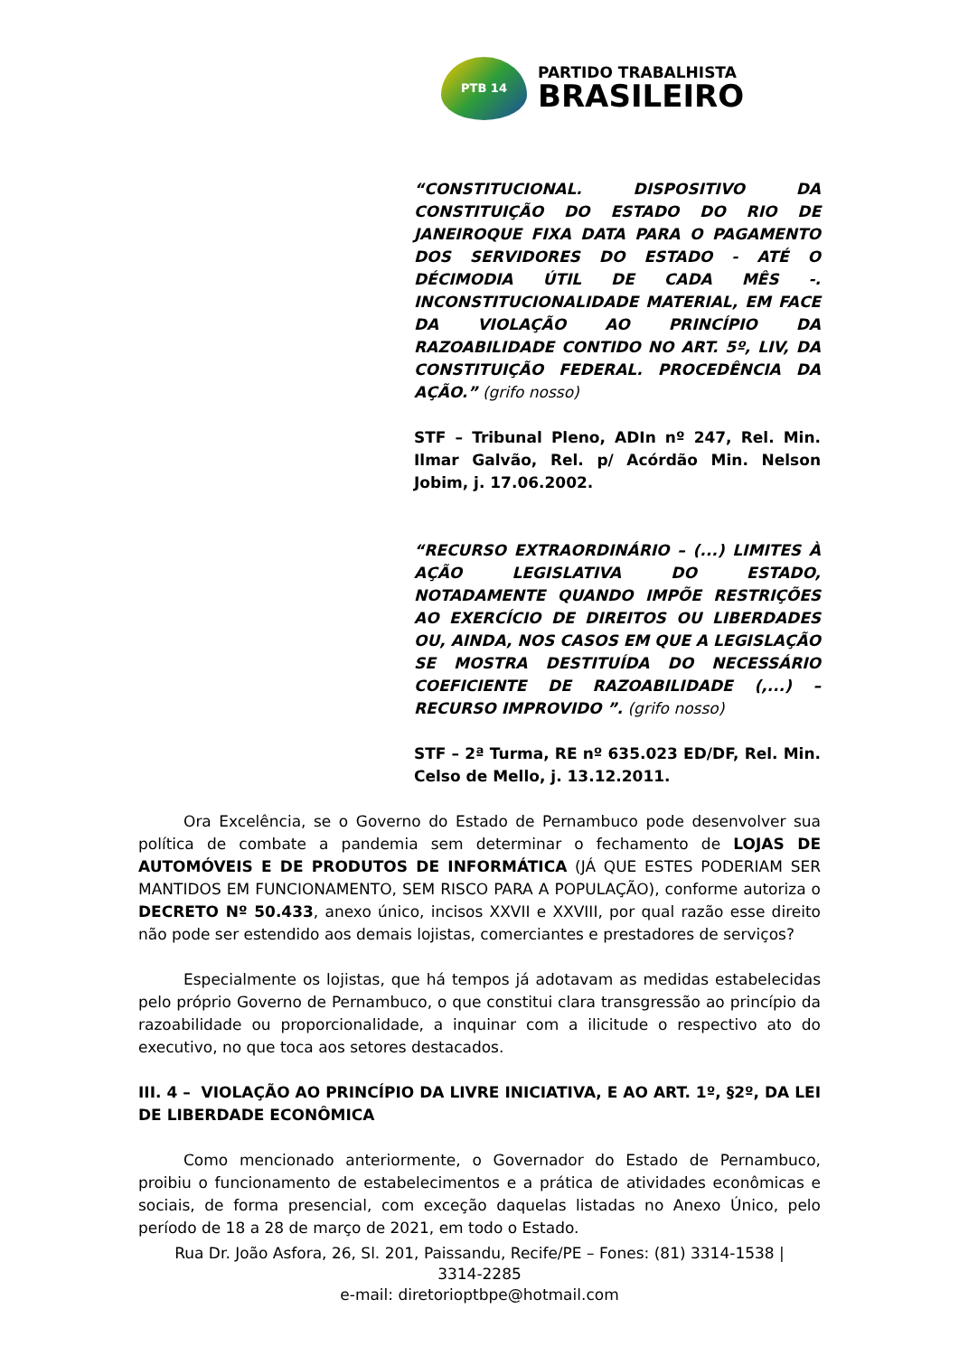PTB 14
PARTIDO TRABALHISTA
BRASILEIRO
“CONSTITUCIONAL. DISPOSITIVO DA CONSTITUIÇÃO DO ESTADO DO RIO DE JANEIROQUE FIXA DATA PARA O PAGAMENTO DOS SERVIDORES DO ESTADO - ATÉ O DÉCIMODIA ÚTIL DE CADA MÊS -. INCONSTITUCIONALIDADE MATERIAL, EM FACE DA VIOLAÇÃO AO PRINCÍPIO DA RAZOABILIDADE CONTIDO NO ART. 5º, LIV, DA CONSTITUIÇÃO FEDERAL. PROCEDÊNCIA DA AÇÃO.” (grifo nosso)
STF – Tribunal Pleno, ADIn nº 247, Rel. Min. Ilmar Galvão, Rel. p/ Acórdão Min. Nelson Jobim, j. 17.06.2002.
“RECURSO EXTRAORDINÁRIO – (...) LIMITES À AÇÃO LEGISLATIVA DO ESTADO, NOTADAMENTE QUANDO IMPÕE RESTRIÇÕES AO EXERCÍCIO DE DIREITOS OU LIBERDADES OU, AINDA, NOS CASOS EM QUE A LEGISLAÇÃO SE MOSTRA DESTITUÍDA DO NECESSÁRIO COEFICIENTE DE RAZOABILIDADE (,...) – RECURSO IMPROVIDO ”. (grifo nosso)
STF – 2ª Turma, RE nº 635.023 ED/DF, Rel. Min. Celso de Mello, j. 13.12.2011.
Ora Excelência, se o Governo do Estado de Pernambuco pode desenvolver sua política de combate a pandemia sem determinar o fechamento de LOJAS DE AUTOMÓVEIS E DE PRODUTOS DE INFORMÁTICA (JÁ QUE ESTES PODERIAM SER MANTIDOS EM FUNCIONAMENTO, SEM RISCO PARA A POPULAÇÃO), conforme autoriza o DECRETO Nº 50.433, anexo único, incisos XXVII e XXVIII, por qual razão esse direito não pode ser estendido aos demais lojistas, comerciantes e prestadores de serviços?
Especialmente os lojistas, que há tempos já adotavam as medidas estabelecidas pelo próprio Governo de Pernambuco, o que constitui clara transgressão ao princípio da razoabilidade ou proporcionalidade, a inquinar com a ilicitude o respectivo ato do executivo, no que toca aos setores destacados.
III. 4 – VIOLAÇÃO AO PRINCÍPIO DA LIVRE INICIATIVA, E AO ART. 1º, §2º, DA LEI DE LIBERDADE ECONÔMICA
Como mencionado anteriormente, o Governador do Estado de Pernambuco, proibiu o funcionamento de estabelecimentos e a prática de atividades econômicas e sociais, de forma presencial, com exceção daquelas listadas no Anexo Único, pelo período de 18 a 28 de março de 2021, em todo o Estado.
Rua Dr. João Asfora, 26, Sl. 201, Paissandu, Recife/PE – Fones: (81) 3314-1538 |
3314-2285
e-mail: diretorioptbpe@hotmail.com